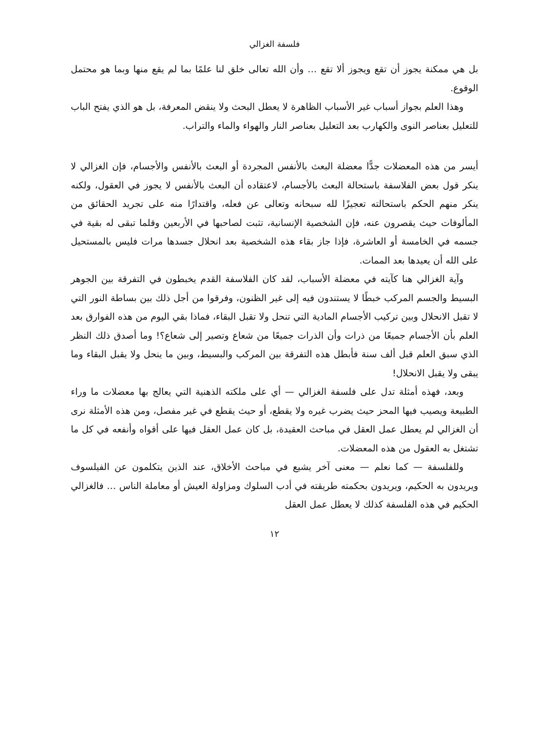فلسفة الغزالي
بل هي ممكنة يجوز أن تقع ويجوز ألا تقع … وأن الله تعالى خلق لنا علمًا بما لم يقع منها وبما هو محتمل الوقوع.
وهذا العلم بجواز أسباب غير الأسباب الظاهرة لا يعطل البحث ولا ينقض المعرفة، بل هو الذي يفتح الباب للتعليل بعناصر النوى والكهارب بعد التعليل بعناصر النار والهواء والماء والتراب.
أيسر من هذه المعضلات جدًّا معضلة البعث بالأنفس المجردة أو البعث بالأنفس والأجسام، فإن الغزالي لا ينكر قول بعض الفلاسفة باستحالة البعث بالأجسام، لاعتقاده أن البعث بالأنفس لا يجوز في العقول، ولكنه ينكر منهم الحكم باستحالته تعجيزًا لله سبحانه وتعالى عن فعله، واقتدارًا منه على تجريد الحقائق من المألوفات حيث يقصرون عنه، فإن الشخصية الإنسانية، تثبت لصاحبها في الأربعين وقلما تبقى له بقية في جسمه في الخامسة أو العاشرة، فإذا جاز بقاء هذه الشخصية بعد انحلال جسدها مرات فليس بالمستحيل على الله أن يعيدها بعد الممات.
وآية الغزالي هنا كآيته في معضلة الأسباب، لقد كان الفلاسفة القدم يخبطون في التفرقة بين الجوهر البسيط والجسم المركب خبطًا لا يستندون فيه إلى غير الظنون، وفرقوا من أجل ذلك بين بساطة النور التي لا تقبل الانحلال وبين تركيب الأجسام المادية التي تنحل ولا تقبل البقاء، فماذا بقي اليوم من هذه الفوارق بعد العلم بأن الأجسام جميعًا من ذرات وأن الذرات جميعًا من شعاع وتصير إلى شعاع؟! وما أصدق ذلك النظر الذي سبق العلم قبل ألف سنة فأبطل هذه التفرقة بين المركب والبسيط، وبين ما ينحل ولا يقبل البقاء وما يبقى ولا يقبل الانحلال!
وبعد، فهذه أمثلة تدل على فلسفة الغزالي — أي على ملكته الذهنية التي يعالج بها معضلات ما وراء الطبيعة ويصيب فيها المحز حيث يضرب غيره ولا يقطع، أو حيث يقطع في غير مفصل، ومن هذه الأمثلة نرى أن الغزالي لم يعطل عمل العقل في مباحث العقيدة، بل كان عمل العقل فيها على أقواه وأنفعه في كل ما تشتغل به العقول من هذه المعضلات.
وللفلسفة — كما نعلم — معنى آخر يشيع في مباحث الأخلاق، عند الذين يتكلمون عن الفيلسوف ويريدون به الحكيم، ويريدون بحكمته طريقته في أدب السلوك ومزاولة العيش أو معاملة الناس … فالغزالي الحكيم في هذه الفلسفة كذلك لا يعطل عمل العقل
١٢